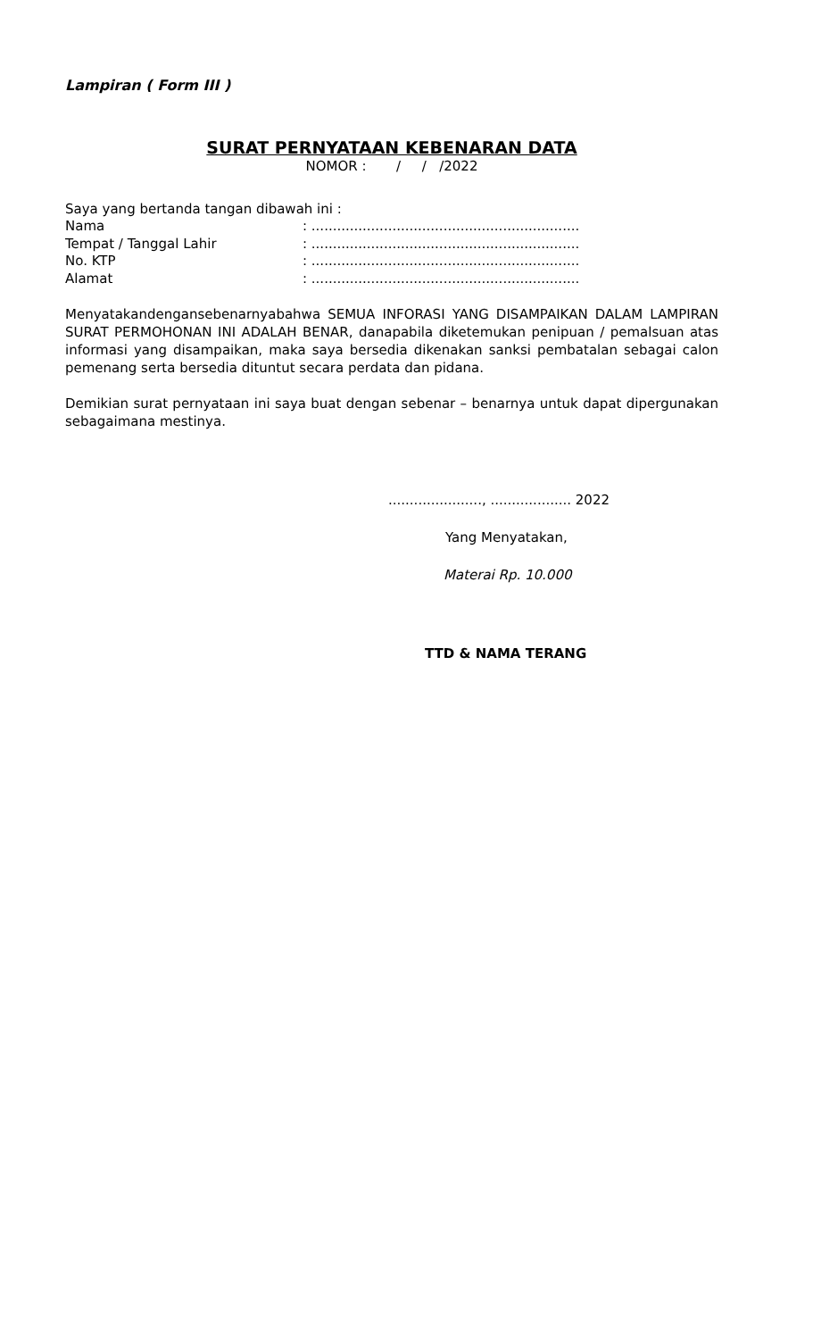Lampiran ( Form III )
SURAT PERNYATAAN KEBENARAN DATA
NOMOR : / / /2022
Saya yang bertanda tangan dibawah ini :
| Nama | : ............................................................... |
| Tempat / Tanggal Lahir | : ............................................................... |
| No. KTP | : ............................................................... |
| Alamat | : ............................................................... |
Menyatakandengansebenarnyabahwa SEMUA INFORASI YANG DISAMPAIKAN DALAM LAMPIRAN SURAT PERMOHONAN INI ADALAH BENAR, danapabila diketemukan penipuan / pemalsuan atas informasi yang disampaikan, maka saya bersedia dikenakan sanksi pembatalan sebagai calon pemenang serta bersedia dituntut secara perdata dan pidana.
Demikian surat pernyataan ini saya buat dengan sebenar – benarnya untuk dapat dipergunakan sebagaimana mestinya.
......................, ................... 2022
Yang Menyatakan,
Materai Rp. 10.000
TTD & NAMA TERANG